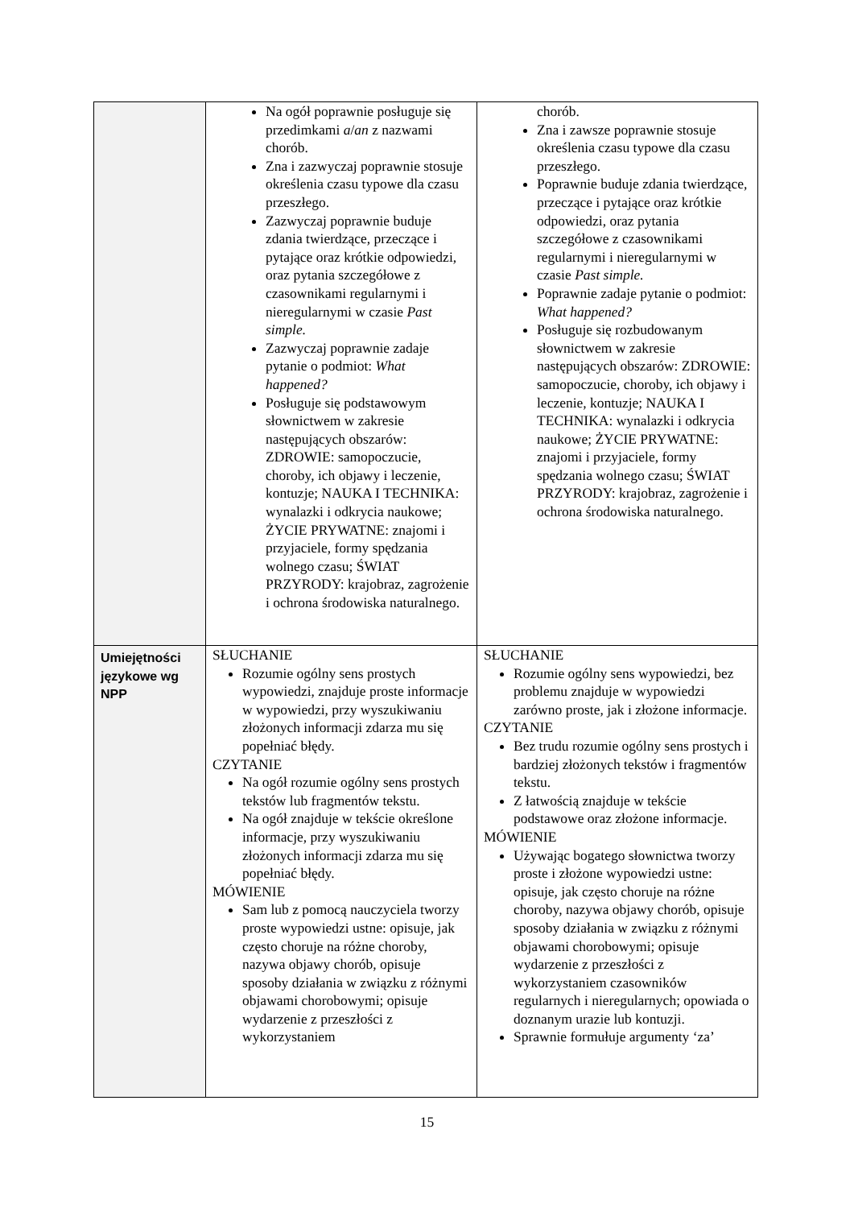| | Na ogół poprawnie posługuje się przedimkami a / an z nazwami chorób. Zna i zazwyczaj poprawnie stosuje określenia czasu typowe dla czasu przeszłego. Zazwyczaj poprawnie buduje zdania twierdzące, przeczące i pytające oraz krótkie odpowiedzi, oraz pytania szczegółowe z czasownikami regularnymi i nieregularnymi w czasie Past simple. Zazwyczaj poprawnie zadaje pytanie o podmiot: What happened? Posługuje się podstawowym słownictwem w zakresie następujących obszarów: ZDROWIE: samopoczucie, choroby, ich objawy i leczenie, kontuzje; NAUKA I TECHNIKA: wynalazki i odkrycia naukowe; ŻYCIE PRYWATNE: znajomi i przyjaciele, formy spędzania wolnego czasu; ŚWIAT PRZYRODY: krajobraz, zagrożenie i ochrona środowiska naturalnego. | chorób. Zna i zawsze poprawnie stosuje określenia czasu typowe dla czasu przeszłego. Poprawnie buduje zdania twierdzące, przeczące i pytające oraz krótkie odpowiedzi, oraz pytania szczegółowe z czasownikami regularnymi i nieregularnymi w czasie Past simple. Poprawnie zadaje pytanie o podmiot: What happened? Posługuje się rozbudowanym słownictwem w zakresie następujących obszarów: ZDROWIE: samopoczucie, choroby, ich objawy i leczenie, kontuzje; NAUKA I TECHNIKA: wynalazki i odkrycia naukowe; ŻYCIE PRYWATNE: znajomi i przyjaciele, formy spędzania wolnego czasu; ŚWIAT PRZYRODY: krajobraz, zagrożenie i ochrona środowiska naturalnego. |
| Umiejętności językowe wg NPP | SŁUCHANIE Rozumie ogólny sens prostych wypowiedzi, znajduje proste informacje w wypowiedzi, przy wyszukiwaniu złożonych informacji zdarza mu się popełniać błędy. CZYTANIE Na ogół rozumie ogólny sens prostych tekstów lub fragmentów tekstu. Na ogół znajduje w tekście określone informacje, przy wyszukiwaniu złożonych informacji zdarza mu się popełniać błędy. MÓWIENIE Sam lub z pomocą nauczyciela tworzy proste wypowiedzi ustne: opisuje, jak często choruje na różne choroby, nazywa objawy chorób, opisuje sposoby działania w związku z różnymi objawami chorobowymi; opisuje wydarzenie z przeszłości z wykorzystaniem | SŁUCHANIE Rozumie ogólny sens wypowiedzi, bez problemu znajduje w wypowiedzi zarówno proste, jak i złożone informacje. CZYTANIE Bez trudu rozumie ogólny sens prostych i bardziej złożonych tekstów i fragmentów tekstu. Z łatwością znajduje w tekście podstawowe oraz złożone informacje. MÓWIENIE Używając bogatego słownictwa tworzy proste i złożone wypowiedzi ustne: opisuje, jak często choruje na różne choroby, nazywa objawy chorób, opisuje sposoby działania w związku z różnymi objawami chorobowymi; opisuje wydarzenie z przeszłości z wykorzystaniem czasowników regularnych i nieregularnych; opowiada o doznanym urazie lub kontuzji. Sprawnie formułuje argumenty ‘za’ |
15